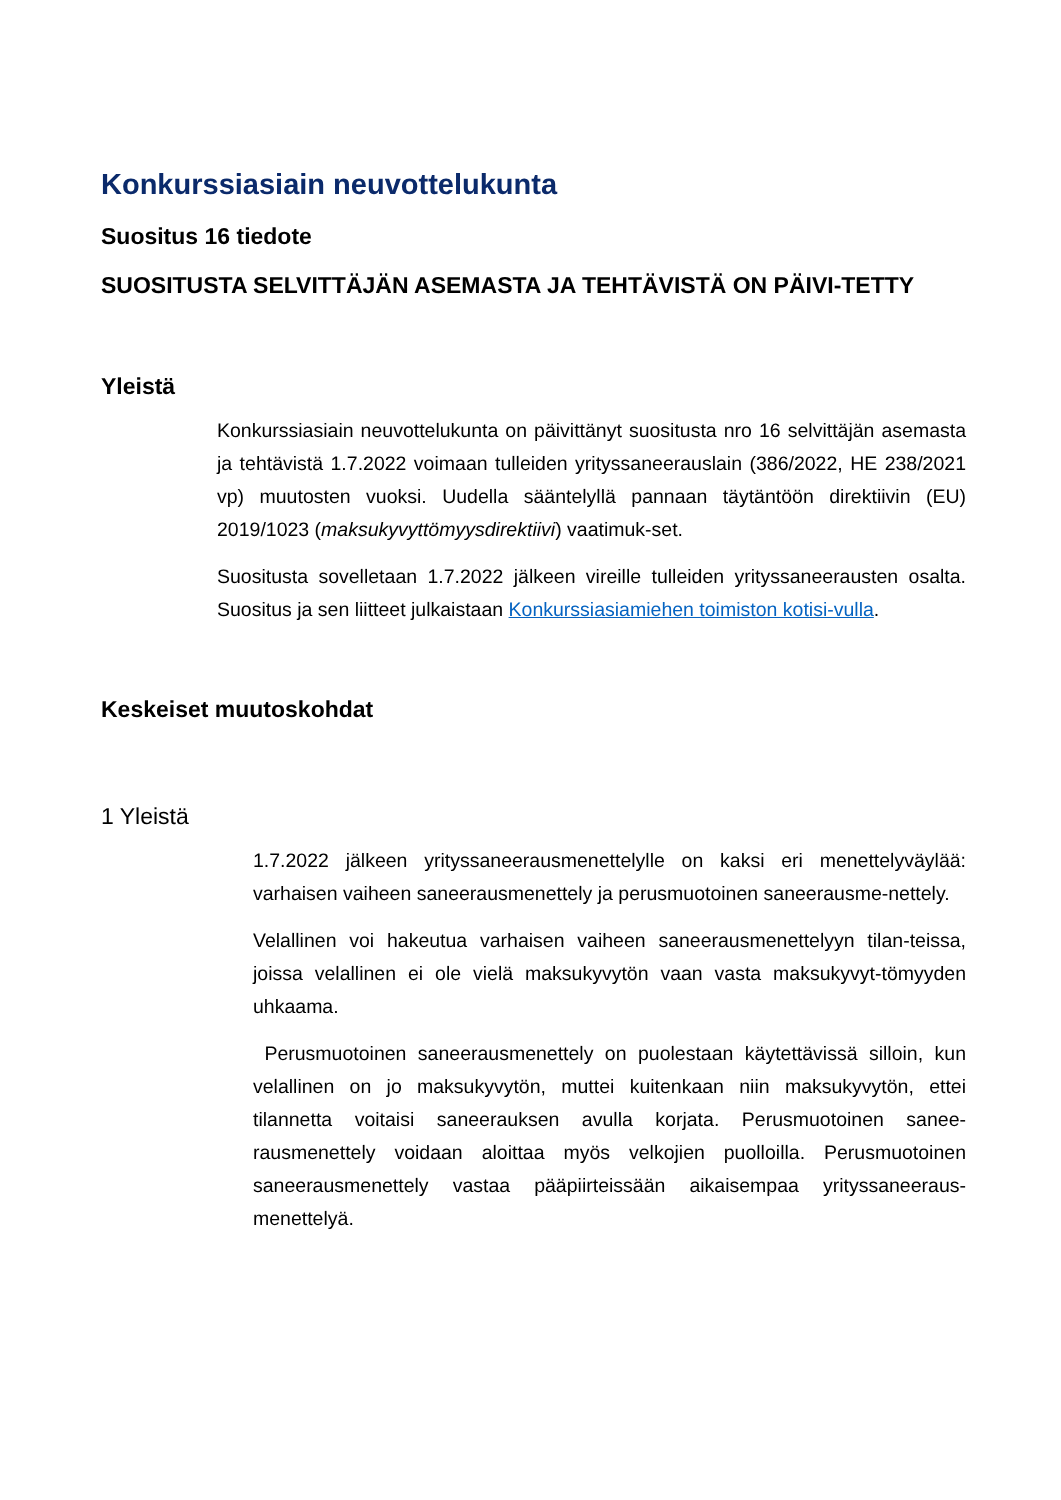Konkurssiasiain neuvottelukunta
Suositus 16 tiedote
SUOSITUSTA SELVITTÄJÄN ASEMASTA JA TEHTÄVISTÄ ON PÄIVI-TETTY
Yleistä
Konkurssiasiain neuvottelukunta on päivittänyt suositusta nro 16 selvittäjän asemasta ja tehtävistä 1.7.2022 voimaan tulleiden yrityssaneerauslain (386/2022, HE 238/2021 vp) muutosten vuoksi. Uudella sääntelyllä pannaan täytäntöön direktiivin (EU) 2019/1023 (maksukyvyttömyysdirektiivi) vaatimuk-set.
Suositusta sovelletaan 1.7.2022 jälkeen vireille tulleiden yrityssaneerausten osalta. Suositus ja sen liitteet julkaistaan Konkurssiasiamiehen toimiston kotisi-vulla.
Keskeiset muutoskohdat
1 Yleistä
1.7.2022 jälkeen yrityssaneerausmenettelylle on kaksi eri menettelyväylää: varhaisen vaiheen saneerausmenettely ja perusmuotoinen saneerausme-nettely.
Velallinen voi hakeutua varhaisen vaiheen saneerausmenettelyyn tilan-teissa, joissa velallinen ei ole vielä maksukyvytön vaan vasta maksukyvyt-tömyyden uhkaama.
Perusmuotoinen saneerausmenettely on puolestaan käytettävissä silloin, kun velallinen on jo maksukyvytön, muttei kuitenkaan niin maksukyvytön, ettei tilannetta voitaisi saneerauksen avulla korjata. Perusmuotoinen sanee-rausmenettely voidaan aloittaa myös velkojien puolloilla. Perusmuotoinen saneerausmenettely vastaa pääpiirteissään aikaisempaa yrityssaneeraus-menettelyä.